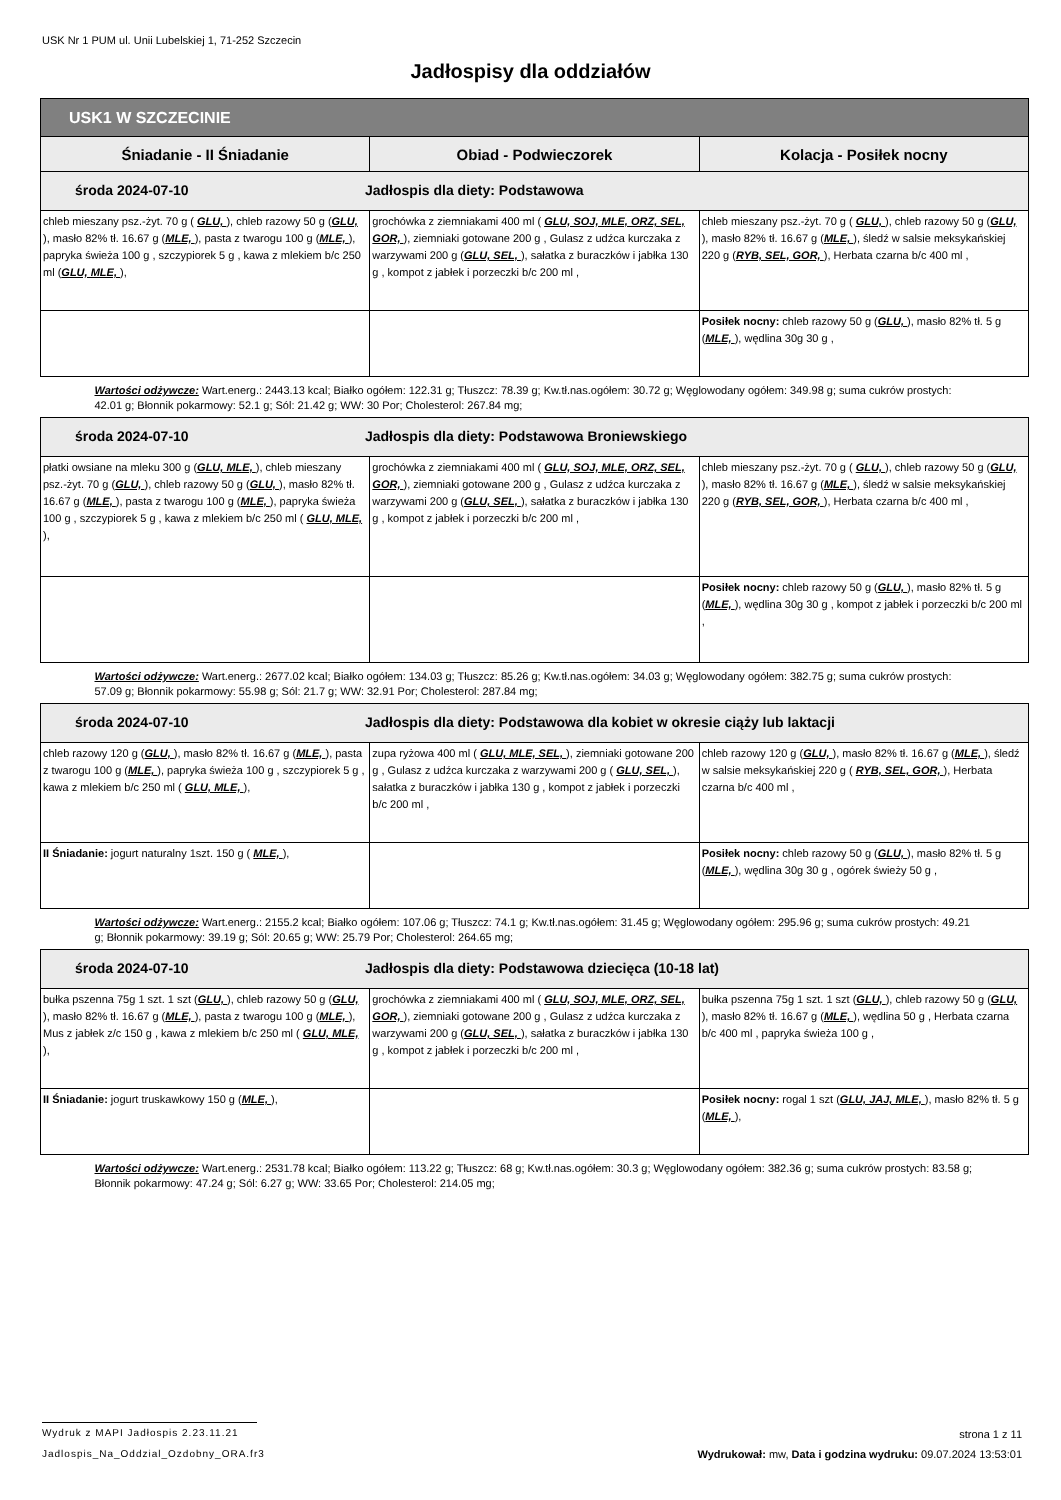USK Nr 1 PUM ul. Unii Lubelskiej 1, 71-252 Szczecin
Jadłospisy dla oddziałów
| USK1 W SZCZECINIE | | |
| --- | --- | --- |
| Śniadanie - II Śniadanie | Obiad - Podwieczorek | Kolacja - Posiłek nocny |
| środa 2024-07-10 Jadłospis dla diety: Podstawowa | | |
| chleb mieszany psz.-żyt. 70 g ( GLU, ), chleb razowy 50 g ( GLU, ), masło 82% tł. 16.67 g ( MLE, ), pasta z twarogu 100 g ( MLE, ), papryka świeża 100 g , szczypiorek 5 g , kawa z mlekiem b/c 250 ml ( GLU, MLE, ), | grochówka z ziemniakami 400 ml ( GLU, SOJ, MLE, ORZ, SEL, GOR, ), ziemniaki gotowane 200 g , Gulasz z udźca kurczaka z warzywami 200 g ( GLU, SEL, ), sałatka z buraczków i jabłka 130 g , kompot z jabłek i porzeczki b/c 200 ml , | chleb mieszany psz.-żyt. 70 g ( GLU, ), chleb razowy 50 g ( GLU, ), masło 82% tł. 16.67 g ( MLE, ), śledź w salsie meksykańskiej 220 g ( RYB, SEL, GOR, ), Herbata czarna b/c 400 ml , |
| | | Posiłek nocny: chleb razowy 50 g ( GLU, ), masło 82% tł. 5 g ( MLE, ), wędlina 30g 30 g , |
| Wartości odżywcze: Wart.energ.: 2443.13 kcal; Białko ogółem: 122.31 g; Tłuszcz: 78.39 g; Kw.tł.nas.ogółem: 30.72 g; Węglowodany ogółem: 349.98 g; suma cukrów prostych: 42.01 g; Błonnik pokarmowy: 52.1 g; Sól: 21.42 g; WW: 30 Por; Cholesterol: 267.84 mg; | | |
| środa 2024-07-10 Jadłospis dla diety: Podstawowa Broniewskiego | | |
| płatki owsiane na mleku 300 g ( GLU, MLE, ), chleb mieszany psz.-żyt. 70 g ( GLU, ), chleb razowy 50 g ( GLU, ), masło 82% tł. 16.67 g ( MLE, ), pasta z twarogu 100 g ( MLE, ), papryka świeża 100 g , szczypiorek 5 g , kawa z mlekiem b/c 250 ml ( GLU, MLE, ), | grochówka z ziemniakami 400 ml ( GLU, SOJ, MLE, ORZ, SEL, GOR, ), ziemniaki gotowane 200 g , Gulasz z udźca kurczaka z warzywami 200 g ( GLU, SEL, ), sałatka z buraczków i jabłka 130 g , kompot z jabłek i porzeczki b/c 200 ml , | chleb mieszany psz.-żyt. 70 g ( GLU, ), chleb razowy 50 g ( GLU, ), masło 82% tł. 16.67 g ( MLE, ), śledź w salsie meksykańskiej 220 g ( RYB, SEL, GOR, ), Herbata czarna b/c 400 ml , |
| | | Posiłek nocny: chleb razowy 50 g ( GLU, ), masło 82% tł. 5 g ( MLE, ), wędlina 30g 30 g , kompot z jabłek i porzeczki b/c 200 ml , |
| Wartości odżywcze: Wart.energ.: 2677.02 kcal; Białko ogółem: 134.03 g; Tłuszcz: 85.26 g; Kw.tł.nas.ogółem: 34.03 g; Węglowodany ogółem: 382.75 g; suma cukrów prostych: 57.09 g; Błonnik pokarmowy: 55.98 g; Sól: 21.7 g; WW: 32.91 Por; Cholesterol: 287.84 mg; | | |
| środa 2024-07-10 Jadłospis dla diety: Podstawowa dla kobiet w okresie ciąży lub laktacji | | |
| chleb razowy 120 g ( GLU, ), masło 82% tł. 16.67 g ( MLE, ), pasta z twarogu 100 g ( MLE, ), papryka świeża 100 g , szczypiorek 5 g , kawa z mlekiem b/c 250 ml ( GLU, MLE, ), | zupa ryżowa 400 ml ( GLU, MLE, SEL, ), ziemniaki gotowane 200 g , Gulasz z udźca kurczaka z warzywami 200 g ( GLU, SEL, ), sałatka z buraczków i jabłka 130 g , kompot z jabłek i porzeczki b/c 200 ml , | chleb razowy 120 g ( GLU, ), masło 82% tł. 16.67 g ( MLE, ), śledź w salsie meksykańskiej 220 g ( RYB, SEL, GOR, ), Herbata czarna b/c 400 ml , |
| II Śniadanie: jogurt naturalny 1szt. 150 g ( MLE, ), | | Posiłek nocny: chleb razowy 50 g ( GLU, ), masło 82% tł. 5 g ( MLE, ), wędlina 30g 30 g , ogórek świeży 50 g , |
| Wartości odżywcze: Wart.energ.: 2155.2 kcal; Białko ogółem: 107.06 g; Tłuszcz: 74.1 g; Kw.tł.nas.ogółem: 31.45 g; Węglowodany ogółem: 295.96 g; suma cukrów prostych: 49.21 g; Błonnik pokarmowy: 39.19 g; Sól: 20.65 g; WW: 25.79 Por; Cholesterol: 264.65 mg; | | |
| środa 2024-07-10 Jadłospis dla diety: Podstawowa dziecięca (10-18 lat) | | |
| bułka pszenna 75g 1 szt. 1 szt ( GLU, ), chleb razowy 50 g ( GLU, ), masło 82% tł. 16.67 g ( MLE, ), pasta z twarogu 100 g ( MLE, ), Mus z jabłek z/c 150 g , kawa z mlekiem b/c 250 ml ( GLU, MLE, ), | grochówka z ziemniakami 400 ml ( GLU, SOJ, MLE, ORZ, SEL, GOR, ), ziemniaki gotowane 200 g , Gulasz z udźca kurczaka z warzywami 200 g ( GLU, SEL, ), sałatka z buraczków i jabłka 130 g , kompot z jabłek i porzeczki b/c 200 ml , | bułka pszenna 75g 1 szt. 1 szt ( GLU, ), chleb razowy 50 g ( GLU, ), masło 82% tł. 16.67 g ( MLE, ), wędlina 50 g , Herbata czarna b/c 400 ml , papryka świeża 100 g , |
| II Śniadanie: jogurt truskawkowy 150 g ( MLE, ), | | Posiłek nocny: rogal 1 szt ( GLU, JAJ, MLE, ), masło 82% tł. 5 g ( MLE, ), |
| Wartości odżywcze: Wart.energ.: 2531.78 kcal; Białko ogółem: 113.22 g; Tłuszcz: 68 g; Kw.tł.nas.ogółem: 30.3 g; Węglowodany ogółem: 382.36 g; suma cukrów prostych: 83.58 g; Błonnik pokarmowy: 47.24 g; Sól: 6.27 g; WW: 33.65 Por; Cholesterol: 214.05 mg; | | |
Wydruk z MAPI Jadłospis 2.23.11.21
strona 1 z 11
Jadlospis_Na_Oddzial_Ozdobny_ORA.fr3 Wydrukował: mw, Data i godzina wydruku: 09.07.2024 13:53:01